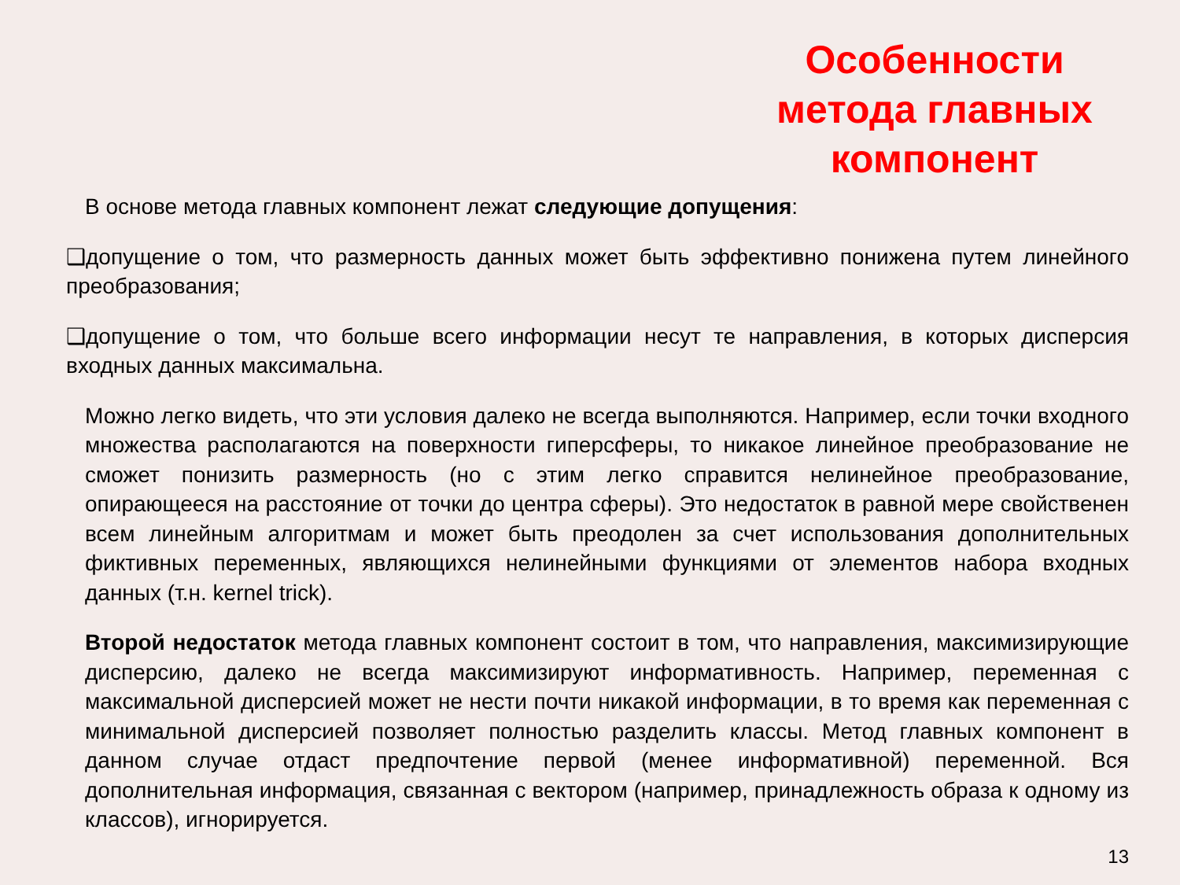Особенности метода главных компонент
В основе метода главных компонент лежат следующие допущения:
❑допущение о том, что размерность данных может быть эффективно понижена путем линейного преобразования;
❑допущение о том, что больше всего информации несут те направления, в которых дисперсия входных данных максимальна.
Можно легко видеть, что эти условия далеко не всегда выполняются. Например, если точки входного множества располагаются на поверхности гиперсферы, то никакое линейное преобразование не сможет понизить размерность (но с этим легко справится нелинейное преобразование, опирающееся на расстояние от точки до центра сферы). Это недостаток в равной мере свойственен всем линейным алгоритмам и может быть преодолен за счет использования дополнительных фиктивных переменных, являющихся нелинейными функциями от элементов набора входных данных (т.н. kernel trick).
Второй недостаток метода главных компонент состоит в том, что направления, максимизирующие дисперсию, далеко не всегда максимизируют информативность. Например, переменная с максимальной дисперсией может не нести почти никакой информации, в то время как переменная с минимальной дисперсией позволяет полностью разделить классы. Метод главных компонент в данном случае отдаст предпочтение первой (менее информативной) переменной. Вся дополнительная информация, связанная с вектором (например, принадлежность образа к одному из классов), игнорируется.
13